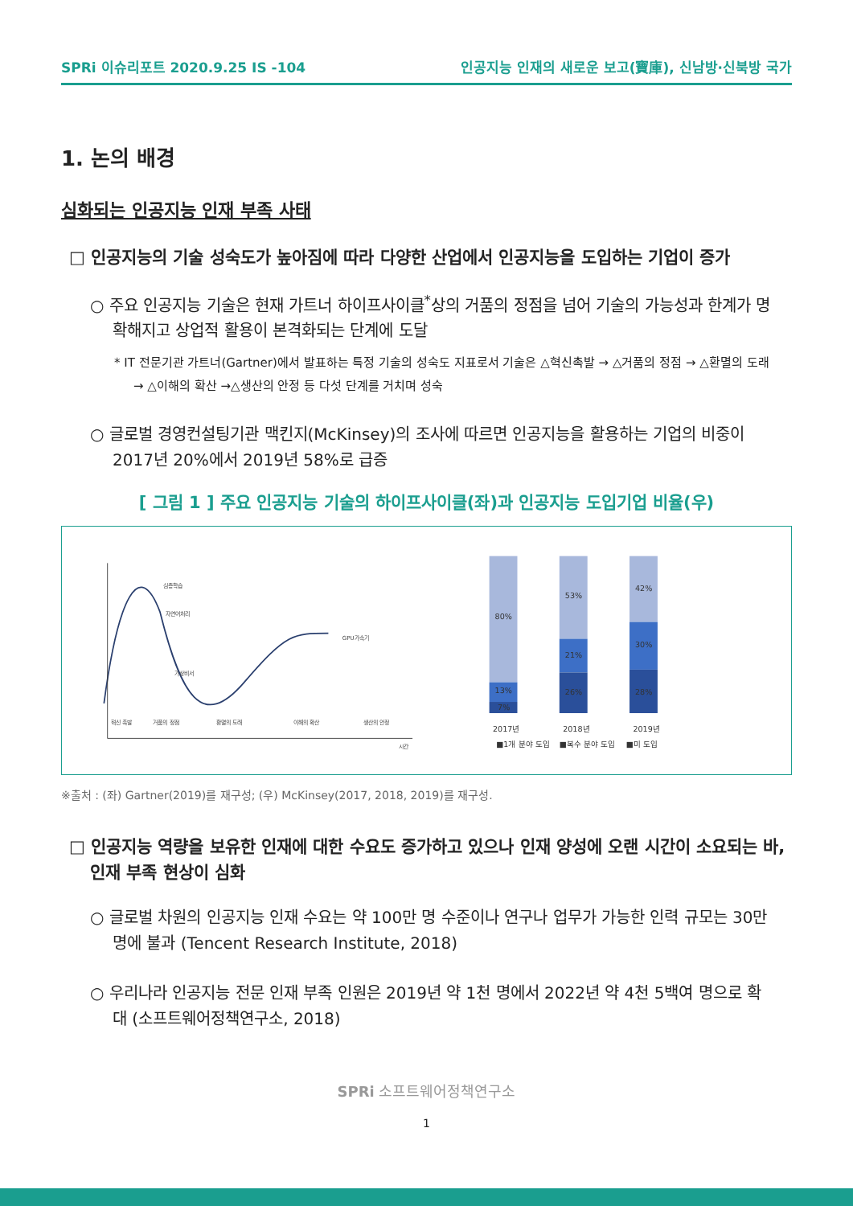SPRi 이슈리포트 2020.9.25 IS -104 인공지능 인재의 새로운 보고(寶庫), 신남방·신북방 국가
1. 논의 배경
심화되는 인공지능 인재 부족 사태
□ 인공지능의 기술 성숙도가 높아짐에 따라 다양한 산업에서 인공지능을 도입하는 기업이 증가
○ 주요 인공지능 기술은 현재 가트너 하이프사이클<sup>*</sup>상의 거품의 정점을 넘어 기술의 가능성과 한계가 명확해지고 상업적 활용이 본격화되는 단계에 도달
* IT 전문기관 가트너(Gartner)에서 발표하는 특정 기술의 성숙도 지표로서 기술은 △혁신촉발 → △거품의 정점 → △환멸의 도래 → △이해의 확산 →△생산의 안정 등 다섯 단계를 거치며 성숙
○ 글로벌 경영컨설팅기관 맥킨지(McKinsey)의 조사에 따르면 인공지능을 활용하는 기업의 비중이 2017년 20%에서 2019년 58%로 급증
[ 그림 1 ] 주요 인공지능 기술의 하이프사이클(좌)과 인공지능 도입기업 비율(우)
혁신 촉발
거품의 정점
환멸의 도래
이해의 확산
생산의 안정
심층학습
자연어처리
가상비서
GPU가속기
시간
80%
13%
7%
53%
21%
26%
42%
30%
28%
2017년
2018년
2019년
■1개 분야 도입
■복수 분야 도입
■미 도입
※출처 : (좌) Gartner(2019)를 재구성; (우) McKinsey(2017, 2018, 2019)를 재구성.
□ 인공지능 역량을 보유한 인재에 대한 수요도 증가하고 있으나 인재 양성에 오랜 시간이 소요되는 바, 인재 부족 현상이 심화
○ 글로벌 차원의 인공지능 인재 수요는 약 100만 명 수준이나 연구나 업무가 가능한 인력 규모는 30만 명에 불과 (Tencent Research Institute, 2018)
○ 우리나라 인공지능 전문 인재 부족 인원은 2019년 약 1천 명에서 2022년 약 4천 5백여 명으로 확대 (소프트웨어정책연구소, 2018)
SPRi 소프트웨어정책연구소
1